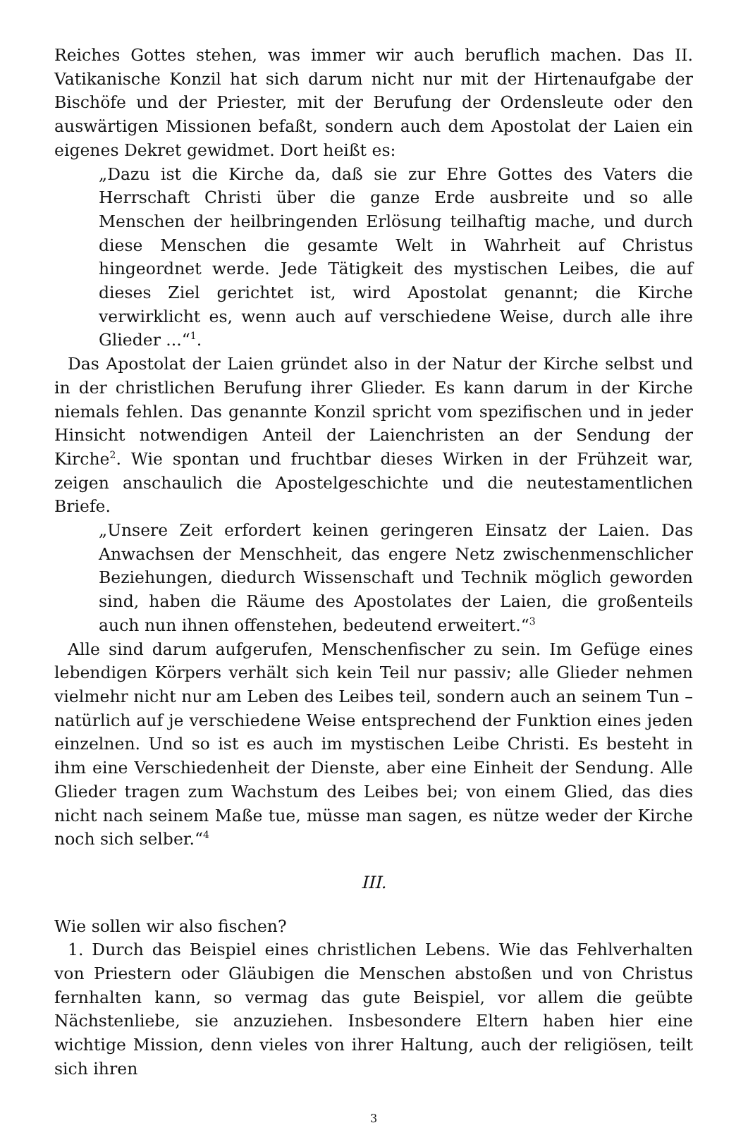Reiches Gottes stehen, was immer wir auch beruflich machen. Das II. Vatikanische Konzil hat sich darum nicht nur mit der Hirtenaufgabe der Bischöfe und der Priester, mit der Berufung der Ordensleute oder den auswärtigen Missionen befaßt, sondern auch dem Apostolat der Laien ein eigenes Dekret gewidmet. Dort heißt es:
„Dazu ist die Kirche da, daß sie zur Ehre Gottes des Vaters die Herrschaft Christi über die ganze Erde ausbreite und so alle Menschen der heilbringenden Erlösung teilhaftig mache, und durch diese Menschen die gesamte Welt in Wahrheit auf Christus hingeordnet werde. Jede Tätigkeit des mystischen Leibes, die auf dieses Ziel gerichtet ist, wird Apostolat genannt; die Kirche verwirklicht es, wenn auch auf verschiedene Weise, durch alle ihre Glieder ...“<sup>1</sup>.
Das Apostolat der Laien gründet also in der Natur der Kirche selbst und in der christlichen Berufung ihrer Glieder. Es kann darum in der Kirche niemals fehlen. Das genannte Konzil spricht vom spezifischen und in jeder Hinsicht notwendigen Anteil der Laienchristen an der Sendung der Kirche<sup>2</sup>. Wie spontan und fruchtbar dieses Wirken in der Frühzeit war, zeigen anschaulich die Apostelgeschichte und die neutestamentlichen Briefe.
„Unsere Zeit erfordert keinen geringeren Einsatz der Laien. Das Anwachsen der Menschheit, das engere Netz zwischenmenschlicher Beziehungen, diedurch Wissenschaft und Technik möglich geworden sind, haben die Räume des Apostolates der Laien, die großenteils auch nun ihnen offenstehen, bedeutend erweitert.“<sup>3</sup>
Alle sind darum aufgerufen, Menschenfischer zu sein. Im Gefüge eines lebendigen Körpers verhält sich kein Teil nur passiv; alle Glieder nehmen vielmehr nicht nur am Leben des Leibes teil, sondern auch an seinem Tun – natürlich auf je verschiedene Weise entsprechend der Funktion eines jeden einzelnen. Und so ist es auch im mystischen Leibe Christi. Es besteht in ihm eine Verschiedenheit der Dienste, aber eine Einheit der Sendung. Alle Glieder tragen zum Wachstum des Leibes bei; von einem Glied, das dies nicht nach seinem Maße tue, müsse man sagen, es nütze weder der Kirche noch sich selber.“<sup>4</sup>
III.
Wie sollen wir also fischen?
1. Durch das Beispiel eines christlichen Lebens. Wie das Fehlverhalten von Priestern oder Gläubigen die Menschen abstoßen und von Christus fernhalten kann, so vermag das gute Beispiel, vor allem die geübte Nächstenliebe, sie anzuziehen. Insbesondere Eltern haben hier eine wichtige Mission, denn vieles von ihrer Haltung, auch der religiösen, teilt sich ihren
3